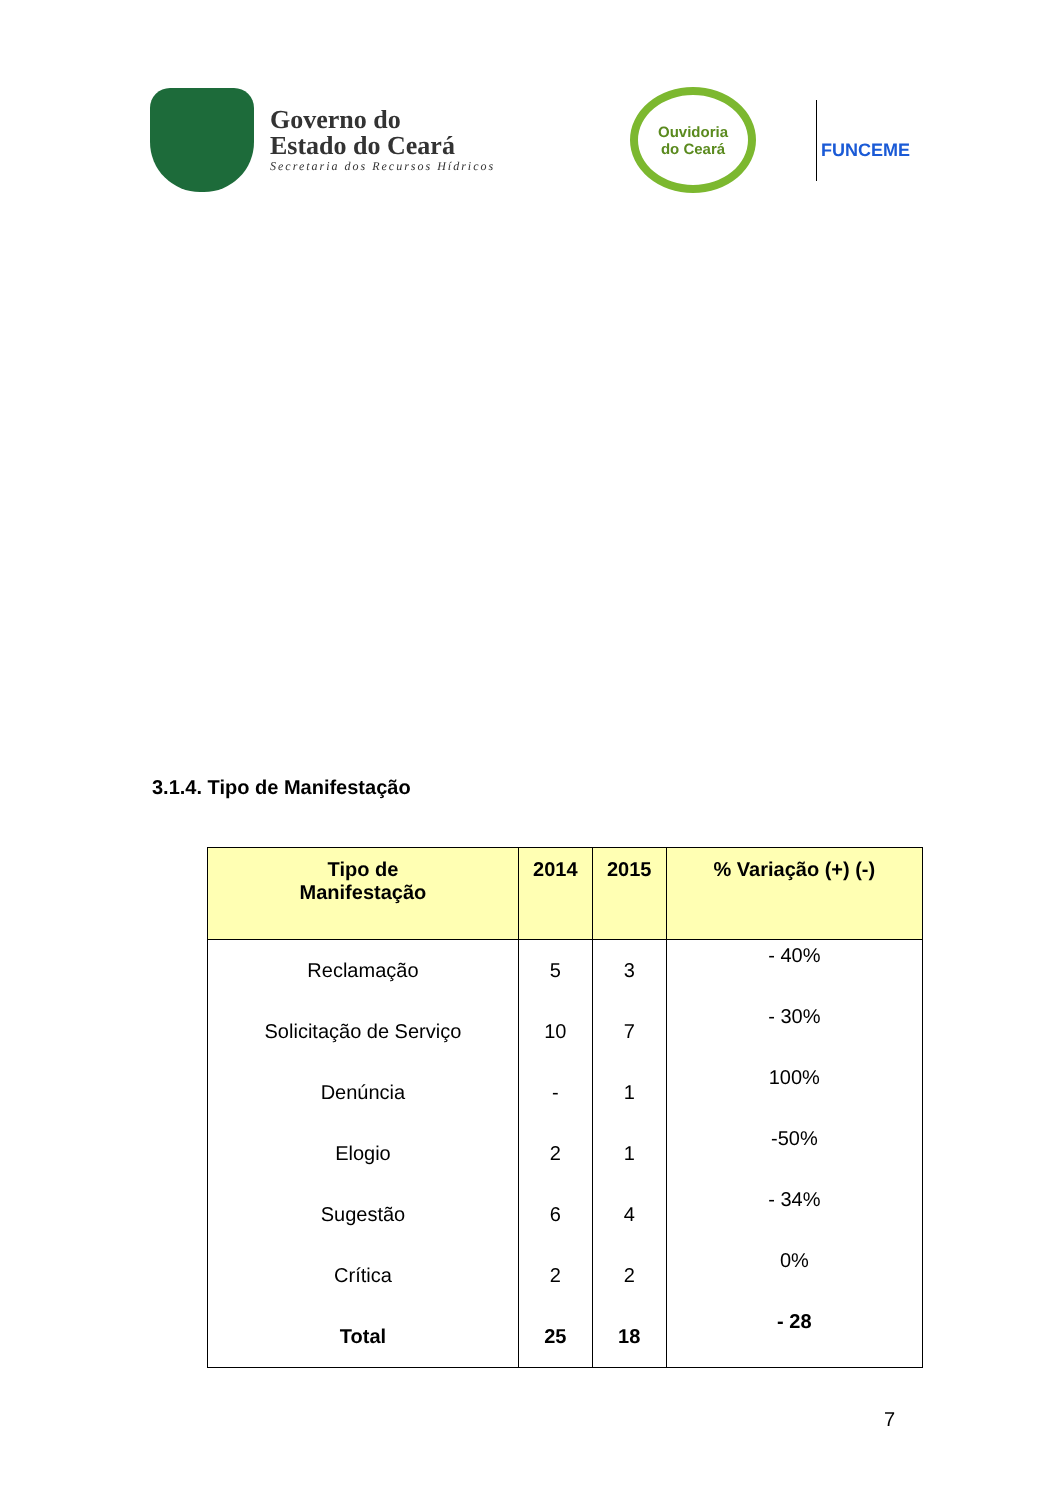Governo do
Estado do Ceará
Secretaria dos Recursos Hídricos
Ouvidoria
do Ceará
FUNCEME
3.1.4. Tipo de Manifestação
| Tipo de Manifestação | 2014 | 2015 | % Variação (+) (-) |
| --- | --- | --- | --- |
| Reclamação | 5 | 3 | - 40% |
| Solicitação de Serviço | 10 | 7 | - 30% |
| Denúncia | - | 1 | 100% |
| Elogio | 2 | 1 | -50% |
| Sugestão | 6 | 4 | - 34% |
| Crítica | 2 | 2 | 0% |
| Total | 25 | 18 | - 28 |
7